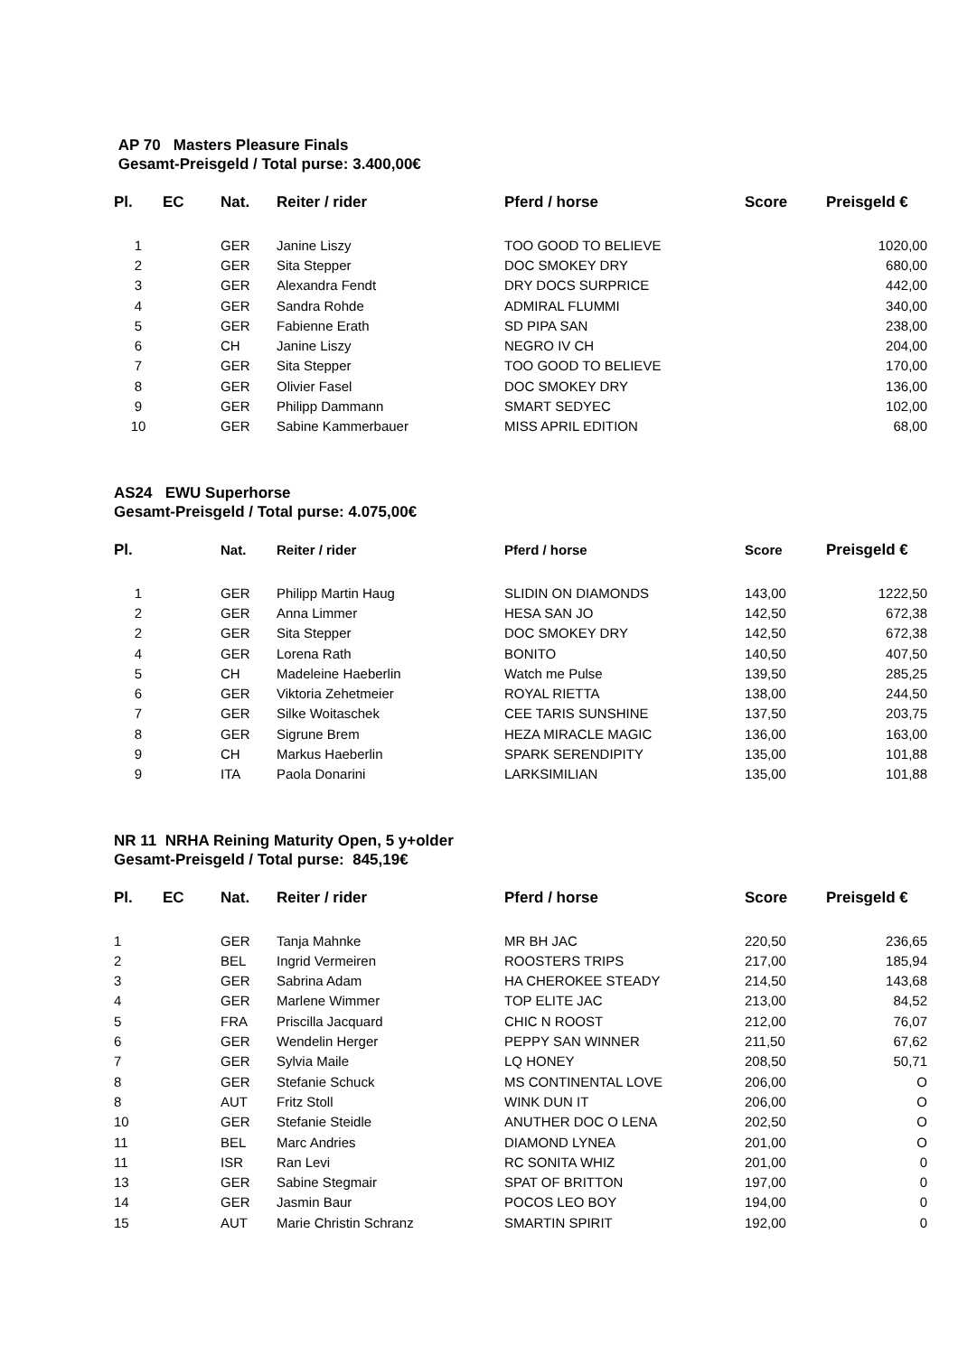AP 70 Masters Pleasure Finals
Gesamt-Preisgeld / Total purse: 3.400,00€
| Pl. | EC | Nat. | Reiter / rider | Pferd / horse | Score | Preisgeld € |
| --- | --- | --- | --- | --- | --- | --- |
| 1 | | GER | Janine Liszy | TOO GOOD TO BELIEVE | | 1020,00 |
| 2 | | GER | Sita Stepper | DOC SMOKEY DRY | | 680,00 |
| 3 | | GER | Alexandra Fendt | DRY DOCS SURPRICE | | 442,00 |
| 4 | | GER | Sandra Rohde | ADMIRAL FLUMMI | | 340,00 |
| 5 | | GER | Fabienne Erath | SD PIPA SAN | | 238,00 |
| 6 | | CH | Janine Liszy | NEGRO IV CH | | 204,00 |
| 7 | | GER | Sita Stepper | TOO GOOD TO BELIEVE | | 170,00 |
| 8 | | GER | Olivier Fasel | DOC SMOKEY DRY | | 136,00 |
| 9 | | GER | Philipp Dammann | SMART SEDYEC | | 102,00 |
| 10 | | GER | Sabine Kammerbauer | MISS APRIL EDITION | | 68,00 |
AS24 EWU Superhorse
Gesamt-Preisgeld / Total purse: 4.075,00€
| Pl. | | Nat. | Reiter / rider | Pferd / horse | Score | Preisgeld € |
| --- | --- | --- | --- | --- | --- | --- |
| 1 | | GER | Philipp Martin Haug | SLIDIN ON DIAMONDS | 143,00 | 1222,50 |
| 2 | | GER | Anna Limmer | HESA SAN JO | 142,50 | 672,38 |
| 2 | | GER | Sita Stepper | DOC SMOKEY DRY | 142,50 | 672,38 |
| 4 | | GER | Lorena Rath | BONITO | 140,50 | 407,50 |
| 5 | | CH | Madeleine Haeberlin | Watch me Pulse | 139,50 | 285,25 |
| 6 | | GER | Viktoria Zehetmeier | ROYAL RIETTA | 138,00 | 244,50 |
| 7 | | GER | Silke Woitaschek | CEE TARIS SUNSHINE | 137,50 | 203,75 |
| 8 | | GER | Sigrune Brem | HEZA MIRACLE MAGIC | 136,00 | 163,00 |
| 9 | | CH | Markus Haeberlin | SPARK SERENDIPITY | 135,00 | 101,88 |
| 9 | | ITA | Paola Donarini | LARKSIMILIAN | 135,00 | 101,88 |
NR 11 NRHA Reining Maturity Open, 5 y+older
Gesamt-Preisgeld / Total purse: 845,19€
| Pl. | EC | Nat. | Reiter / rider | Pferd / horse | Score | Preisgeld € |
| --- | --- | --- | --- | --- | --- | --- |
| 1 | | GER | Tanja Mahnke | MR BH JAC | 220,50 | 236,65 |
| 2 | | BEL | Ingrid Vermeiren | ROOSTERS TRIPS | 217,00 | 185,94 |
| 3 | | GER | Sabrina Adam | HA CHEROKEE STEADY | 214,50 | 143,68 |
| 4 | | GER | Marlene Wimmer | TOP ELITE JAC | 213,00 | 84,52 |
| 5 | | FRA | Priscilla Jacquard | CHIC N ROOST | 212,00 | 76,07 |
| 6 | | GER | Wendelin Herger | PEPPY SAN WINNER | 211,50 | 67,62 |
| 7 | | GER | Sylvia Maile | LQ HONEY | 208,50 | 50,71 |
| 8 | | GER | Stefanie Schuck | MS CONTINENTAL LOVE | 206,00 | O |
| 8 | | AUT | Fritz Stoll | WINK DUN IT | 206,00 | O |
| 10 | | GER | Stefanie Steidle | ANUTHER DOC O LENA | 202,50 | O |
| 11 | | BEL | Marc Andries | DIAMOND LYNEA | 201,00 | O |
| 11 | | ISR | Ran Levi | RC SONITA WHIZ | 201,00 | 0 |
| 13 | | GER | Sabine Stegmair | SPAT OF BRITTON | 197,00 | 0 |
| 14 | | GER | Jasmin Baur | POCOS LEO BOY | 194,00 | 0 |
| 15 | | AUT | Marie Christin Schranz | SMARTIN SPIRIT | 192,00 | 0 |